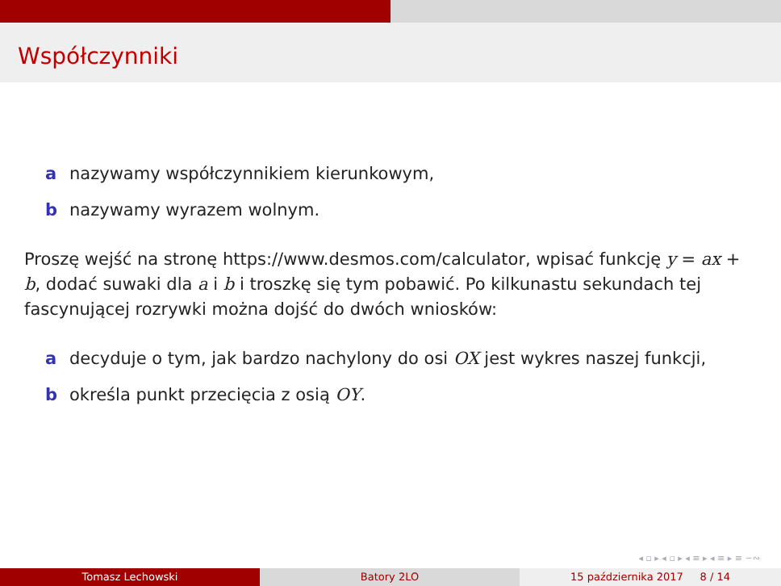Współczynniki
a nazywamy współczynnikiem kierunkowym,
b nazywamy wyrazem wolnym.
Proszę wejść na stronę https://www.desmos.com/calculator, wpisać funkcję y = ax + b, dodać suwaki dla a i b i troszkę się tym pobawić. Po kilkunastu sekundach tej fascynującej rozrywki można dojść do dwóch wniosków:
a decyduje o tym, jak bardzo nachylony do osi OX jest wykres naszej funkcji,
b określa punkt przecięcia z osią OY.
◂ ▫ ▸ ◂ ▫ ▸ ◂ ≡ ▸ ◂ ≡ ▸ ≡ ∽∾
Tomasz Lechowski Batory 2LO 15 października 2017 8 / 14